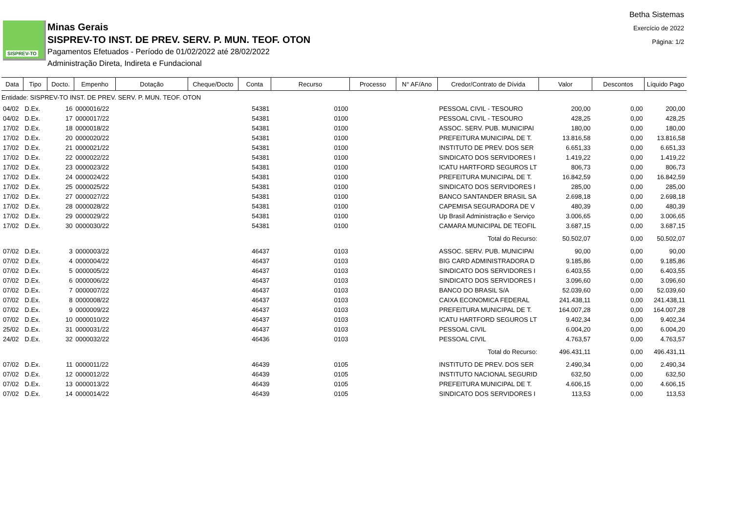SISPREV-TO
Minas Gerais
SISPREV-TO INST. DE PREV. SERV. P. MUN. TEOF. OTON
Pagamentos Efetuados - Período de 01/02/2022 até 28/02/2022
Administração Direta, Indireta e Fundacional
Betha Sistemas
Exercício de 2022
Página: 1/2
| Data | Tipo | Docto. | Empenho | Dotação | Cheque/Docto | Conta | Recurso | Processo | N° AF/Ano | Credor/Contrato de Dívida | Valor | Descontos | Líquido Pago |
| --- | --- | --- | --- | --- | --- | --- | --- | --- | --- | --- | --- | --- | --- |
| Entidade: SISPREV-TO INST. DE PREV. SERV. P. MUN. TEOF. OTON | | | | | | | | | | | | | |
| 04/02 | D.Ex. | 16 | 0000016/22 | | | 54381 | 0100 | | | PESSOAL CIVIL - TESOURO | 200,00 | 0,00 | 200,00 |
| 04/02 | D.Ex. | 17 | 0000017/22 | | | 54381 | 0100 | | | PESSOAL CIVIL - TESOURO | 428,25 | 0,00 | 428,25 |
| 17/02 | D.Ex. | 18 | 0000018/22 | | | 54381 | 0100 | | | ASSOC. SERV. PUB. MUNICIPAI | 180,00 | 0,00 | 180,00 |
| 17/02 | D.Ex. | 20 | 0000020/22 | | | 54381 | 0100 | | | PREFEITURA MUNICIPAL DE T. | 13.816,58 | 0,00 | 13.816,58 |
| 17/02 | D.Ex. | 21 | 0000021/22 | | | 54381 | 0100 | | | INSTITUTO DE PREV. DOS SER | 6.651,33 | 0,00 | 6.651,33 |
| 17/02 | D.Ex. | 22 | 0000022/22 | | | 54381 | 0100 | | | SINDICATO DOS SERVIDORES I | 1.419,22 | 0,00 | 1.419,22 |
| 17/02 | D.Ex. | 23 | 0000023/22 | | | 54381 | 0100 | | | ICATU HARTFORD SEGUROS LT | 806,73 | 0,00 | 806,73 |
| 17/02 | D.Ex. | 24 | 0000024/22 | | | 54381 | 0100 | | | PREFEITURA MUNICIPAL DE T. | 16.842,59 | 0,00 | 16.842,59 |
| 17/02 | D.Ex. | 25 | 0000025/22 | | | 54381 | 0100 | | | SINDICATO DOS SERVIDORES I | 285,00 | 0,00 | 285,00 |
| 17/02 | D.Ex. | 27 | 0000027/22 | | | 54381 | 0100 | | | BANCO SANTANDER BRASIL SA | 2.698,18 | 0,00 | 2.698,18 |
| 17/02 | D.Ex. | 28 | 0000028/22 | | | 54381 | 0100 | | | CAPEMISA SEGURADORA DE V | 480,39 | 0,00 | 480,39 |
| 17/02 | D.Ex. | 29 | 0000029/22 | | | 54381 | 0100 | | | Up Brasil Administração e Serviço | 3.006,65 | 0,00 | 3.006,65 |
| 17/02 | D.Ex. | 30 | 0000030/22 | | | 54381 | 0100 | | | CAMARA MUNICIPAL DE TEOFIL | 3.687,15 | 0,00 | 3.687,15 |
| Total do Recurso: | | | | | | | | | | | 50.502,07 | 0,00 | 50.502,07 |
| 07/02 | D.Ex. | 3 | 0000003/22 | | | 46437 | 0103 | | | ASSOC. SERV. PUB. MUNICIPAI | 90,00 | 0,00 | 90,00 |
| 07/02 | D.Ex. | 4 | 0000004/22 | | | 46437 | 0103 | | | BIG CARD ADMINISTRADORA D | 9.185,86 | 0,00 | 9.185,86 |
| 07/02 | D.Ex. | 5 | 0000005/22 | | | 46437 | 0103 | | | SINDICATO DOS SERVIDORES I | 6.403,55 | 0,00 | 6.403,55 |
| 07/02 | D.Ex. | 6 | 0000006/22 | | | 46437 | 0103 | | | SINDICATO DOS SERVIDORES I | 3.096,60 | 0,00 | 3.096,60 |
| 07/02 | D.Ex. | 7 | 0000007/22 | | | 46437 | 0103 | | | BANCO DO BRASIL S/A | 52.039,60 | 0,00 | 52.039,60 |
| 07/02 | D.Ex. | 8 | 0000008/22 | | | 46437 | 0103 | | | CAIXA ECONOMICA FEDERAL | 241.438,11 | 0,00 | 241.438,11 |
| 07/02 | D.Ex. | 9 | 0000009/22 | | | 46437 | 0103 | | | PREFEITURA MUNICIPAL DE T. | 164.007,28 | 0,00 | 164.007,28 |
| 07/02 | D.Ex. | 10 | 0000010/22 | | | 46437 | 0103 | | | ICATU HARTFORD SEGUROS LT | 9.402,34 | 0,00 | 9.402,34 |
| 25/02 | D.Ex. | 31 | 0000031/22 | | | 46437 | 0103 | | | PESSOAL CIVIL | 6.004,20 | 0,00 | 6.004,20 |
| 24/02 | D.Ex. | 32 | 0000032/22 | | | 46436 | 0103 | | | PESSOAL CIVIL | 4.763,57 | 0,00 | 4.763,57 |
| Total do Recurso: | | | | | | | | | | | 496.431,11 | 0,00 | 496.431,11 |
| 07/02 | D.Ex. | 11 | 0000011/22 | | | 46439 | 0105 | | | INSTITUTO DE PREV. DOS SER | 2.490,34 | 0,00 | 2.490,34 |
| 07/02 | D.Ex. | 12 | 0000012/22 | | | 46439 | 0105 | | | INSTITUTO NACIONAL SEGURID | 632,50 | 0,00 | 632,50 |
| 07/02 | D.Ex. | 13 | 0000013/22 | | | 46439 | 0105 | | | PREFEITURA MUNICIPAL DE T. | 4.606,15 | 0,00 | 4.606,15 |
| 07/02 | D.Ex. | 14 | 0000014/22 | | | 46439 | 0105 | | | SINDICATO DOS SERVIDORES I | 113,53 | 0,00 | 113,53 |